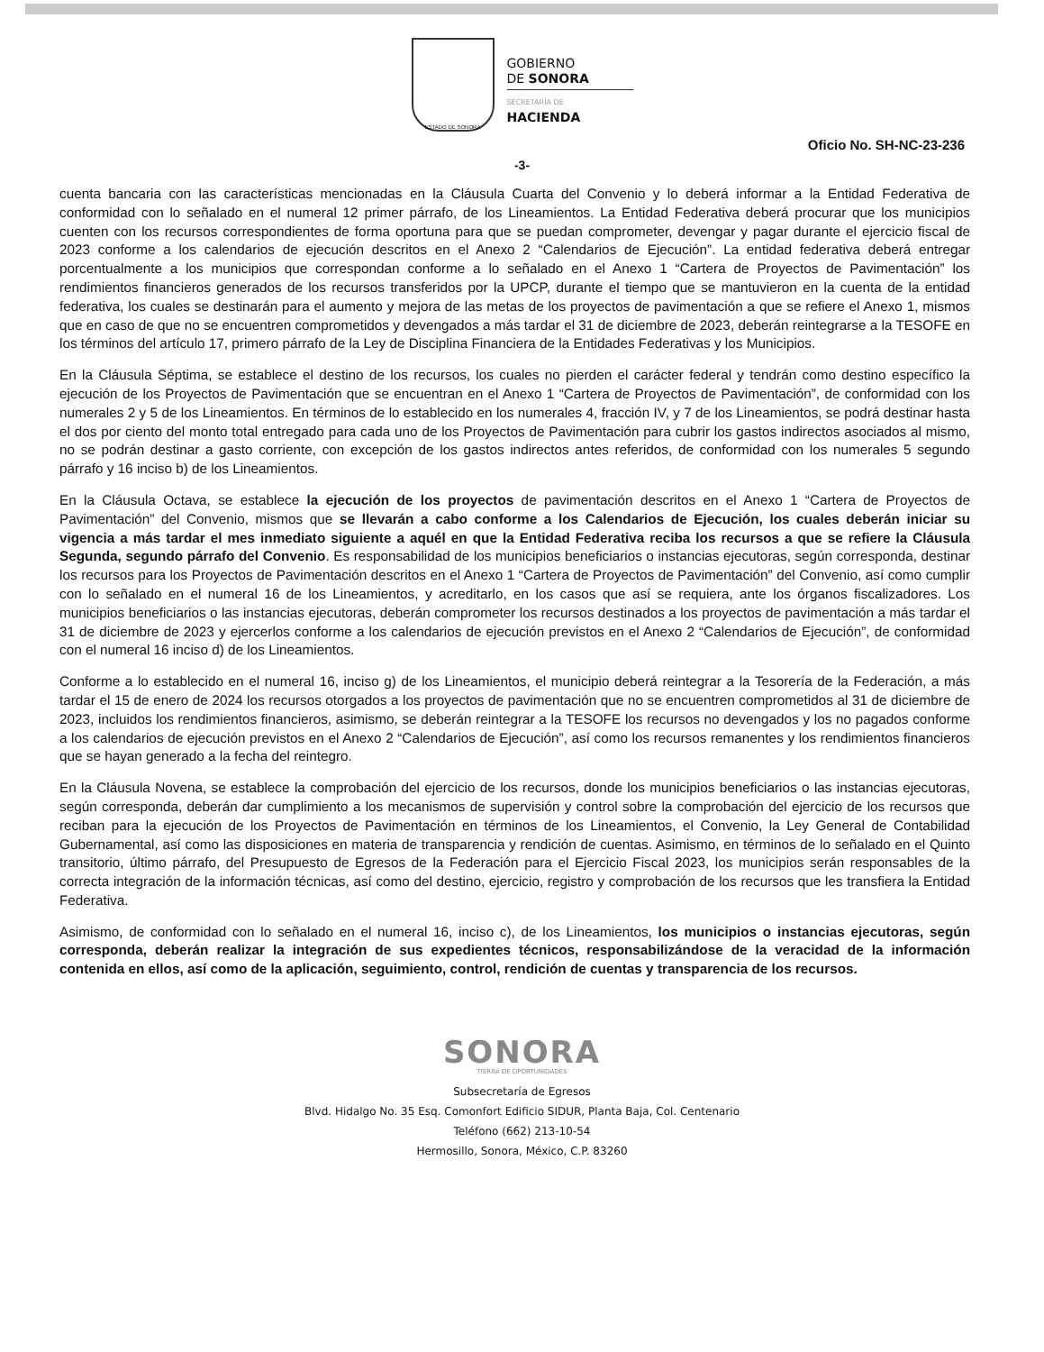ESTADO DE SONORA
GOBIERNO
DE SONORA
SECRETARÍA DE
HACIENDA
Oficio No. SH-NC-23-236
-3-
cuenta bancaria con las características mencionadas en la Cláusula Cuarta del Convenio y lo deberá informar a la Entidad Federativa de conformidad con lo señalado en el numeral 12 primer párrafo, de los Lineamientos. La Entidad Federativa deberá procurar que los municipios cuenten con los recursos correspondientes de forma oportuna para que se puedan comprometer, devengar y pagar durante el ejercicio fiscal de 2023 conforme a los calendarios de ejecución descritos en el Anexo 2 “Calendarios de Ejecución”. La entidad federativa deberá entregar porcentualmente a los municipios que correspondan conforme a lo señalado en el Anexo 1 “Cartera de Proyectos de Pavimentación” los rendimientos financieros generados de los recursos transferidos por la UPCP, durante el tiempo que se mantuvieron en la cuenta de la entidad federativa, los cuales se destinarán para el aumento y mejora de las metas de los proyectos de pavimentación a que se refiere el Anexo 1, mismos que en caso de que no se encuentren comprometidos y devengados a más tardar el 31 de diciembre de 2023, deberán reintegrarse a la TESOFE en los términos del artículo 17, primero párrafo de la Ley de Disciplina Financiera de la Entidades Federativas y los Municipios.
En la Cláusula Séptima, se establece el destino de los recursos, los cuales no pierden el carácter federal y tendrán como destino específico la ejecución de los Proyectos de Pavimentación que se encuentran en el Anexo 1 “Cartera de Proyectos de Pavimentación”, de conformidad con los numerales 2 y 5 de los Lineamientos. En términos de lo establecido en los numerales 4, fracción IV, y 7 de los Lineamientos, se podrá destinar hasta el dos por ciento del monto total entregado para cada uno de los Proyectos de Pavimentación para cubrir los gastos indirectos asociados al mismo, no se podrán destinar a gasto corriente, con excepción de los gastos indirectos antes referidos, de conformidad con los numerales 5 segundo párrafo y 16 inciso b) de los Lineamientos.
En la Cláusula Octava, se establece la ejecución de los proyectos de pavimentación descritos en el Anexo 1 “Cartera de Proyectos de Pavimentación” del Convenio, mismos que se llevarán a cabo conforme a los Calendarios de Ejecución, los cuales deberán iniciar su vigencia a más tardar el mes inmediato siguiente a aquél en que la Entidad Federativa reciba los recursos a que se refiere la Cláusula Segunda, segundo párrafo del Convenio. Es responsabilidad de los municipios beneficiarios o instancias ejecutoras, según corresponda, destinar los recursos para los Proyectos de Pavimentación descritos en el Anexo 1 “Cartera de Proyectos de Pavimentación” del Convenio, así como cumplir con lo señalado en el numeral 16 de los Lineamientos, y acreditarlo, en los casos que así se requiera, ante los órganos fiscalizadores. Los municipios beneficiarios o las instancias ejecutoras, deberán comprometer los recursos destinados a los proyectos de pavimentación a más tardar el 31 de diciembre de 2023 y ejercerlos conforme a los calendarios de ejecución previstos en el Anexo 2 “Calendarios de Ejecución”, de conformidad con el numeral 16 inciso d) de los Lineamientos.
Conforme a lo establecido en el numeral 16, inciso g) de los Lineamientos, el municipio deberá reintegrar a la Tesorería de la Federación, a más tardar el 15 de enero de 2024 los recursos otorgados a los proyectos de pavimentación que no se encuentren comprometidos al 31 de diciembre de 2023, incluidos los rendimientos financieros, asimismo, se deberán reintegrar a la TESOFE los recursos no devengados y los no pagados conforme a los calendarios de ejecución previstos en el Anexo 2 “Calendarios de Ejecución”, así como los recursos remanentes y los rendimientos financieros que se hayan generado a la fecha del reintegro.
En la Cláusula Novena, se establece la comprobación del ejercicio de los recursos, donde los municipios beneficiarios o las instancias ejecutoras, según corresponda, deberán dar cumplimiento a los mecanismos de supervisión y control sobre la comprobación del ejercicio de los recursos que reciban para la ejecución de los Proyectos de Pavimentación en términos de los Lineamientos, el Convenio, la Ley General de Contabilidad Gubernamental, así como las disposiciones en materia de transparencia y rendición de cuentas. Asimismo, en términos de lo señalado en el Quinto transitorio, último párrafo, del Presupuesto de Egresos de la Federación para el Ejercicio Fiscal 2023, los municipios serán responsables de la correcta integración de la información técnicas, así como del destino, ejercicio, registro y comprobación de los recursos que les transfiera la Entidad Federativa.
Asimismo, de conformidad con lo señalado en el numeral 16, inciso c), de los Lineamientos, los municipios o instancias ejecutoras, según corresponda, deberán realizar la integración de sus expedientes técnicos, responsabilizándose de la veracidad de la información contenida en ellos, así como de la aplicación, seguimiento, control, rendición de cuentas y transparencia de los recursos.
SONORA
TIERRA DE OPORTUNIDADES
Subsecretaría de Egresos
Blvd. Hidalgo No. 35 Esq. Comonfort Edificio SIDUR, Planta Baja, Col. Centenario
Teléfono (662) 213-10-54
Hermosillo, Sonora, México, C.P. 83260